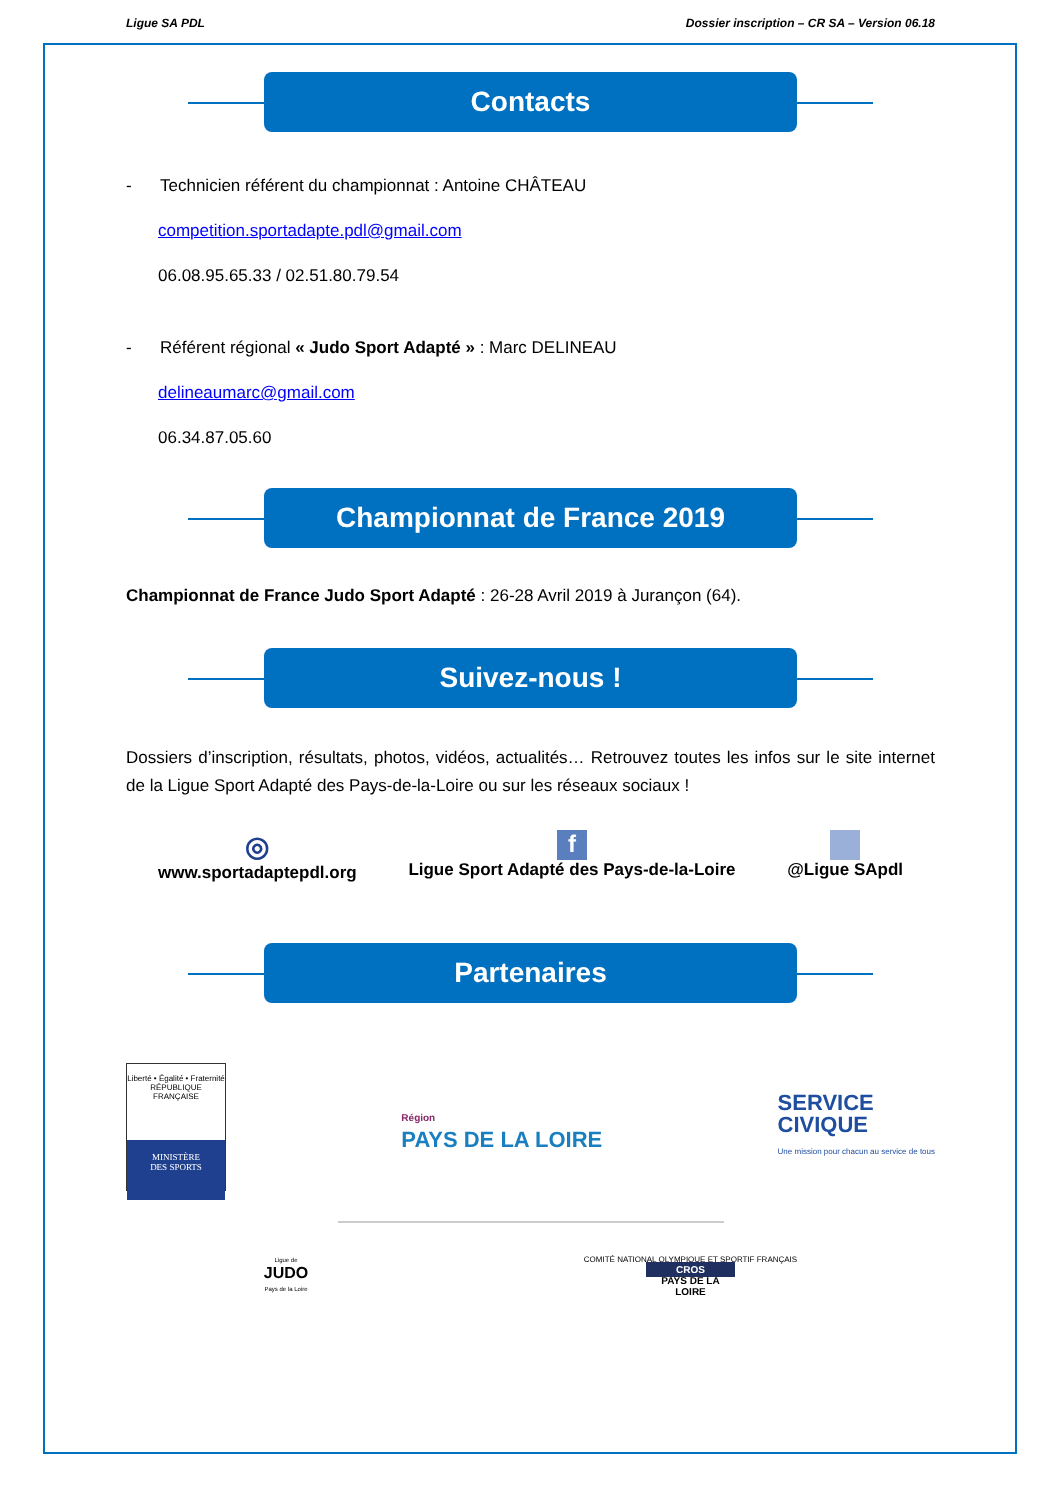Ligue SA PDL Dossier inscription – CR SA – Version 06.18
Contacts
- Technicien référent du championnat : Antoine CHÂTEAU
competition.sportadapte.pdl@gmail.com
06.08.95.65.33 / 02.51.80.79.54
- Référent régional « Judo Sport Adapté » : Marc DELINEAU
delineaumarc@gmail.com
06.34.87.05.60
Championnat de France 2019
Championnat de France Judo Sport Adapté : 26-28 Avril 2019 à Jurançon (64).
Suivez-nous !
Dossiers d’inscription, résultats, photos, vidéos, actualités… Retrouvez toutes les infos sur le site internet de la Ligue Sport Adapté des Pays-de-la-Loire ou sur les réseaux sociaux !
◎
www.sportadaptepdl.org
f
Ligue Sport Adapté des Pays-de-la-Loire
@Ligue SApdl
Partenaires
Liberté • Égalité • Fraternité
RÉPUBLIQUE FRANÇAISE
MINISTÈRE
DES SPORTS
Région
PAYS DE LA LOIRE
SERVICE
CIVIQUE
Une mission pour chacun au service de tous
Ligue de
JUDO
Pays de la Loire
COMITÉ NATIONAL OLYMPIQUE ET SPORTIF FRANÇAIS
CROS
PAYS DE LA
LOIRE